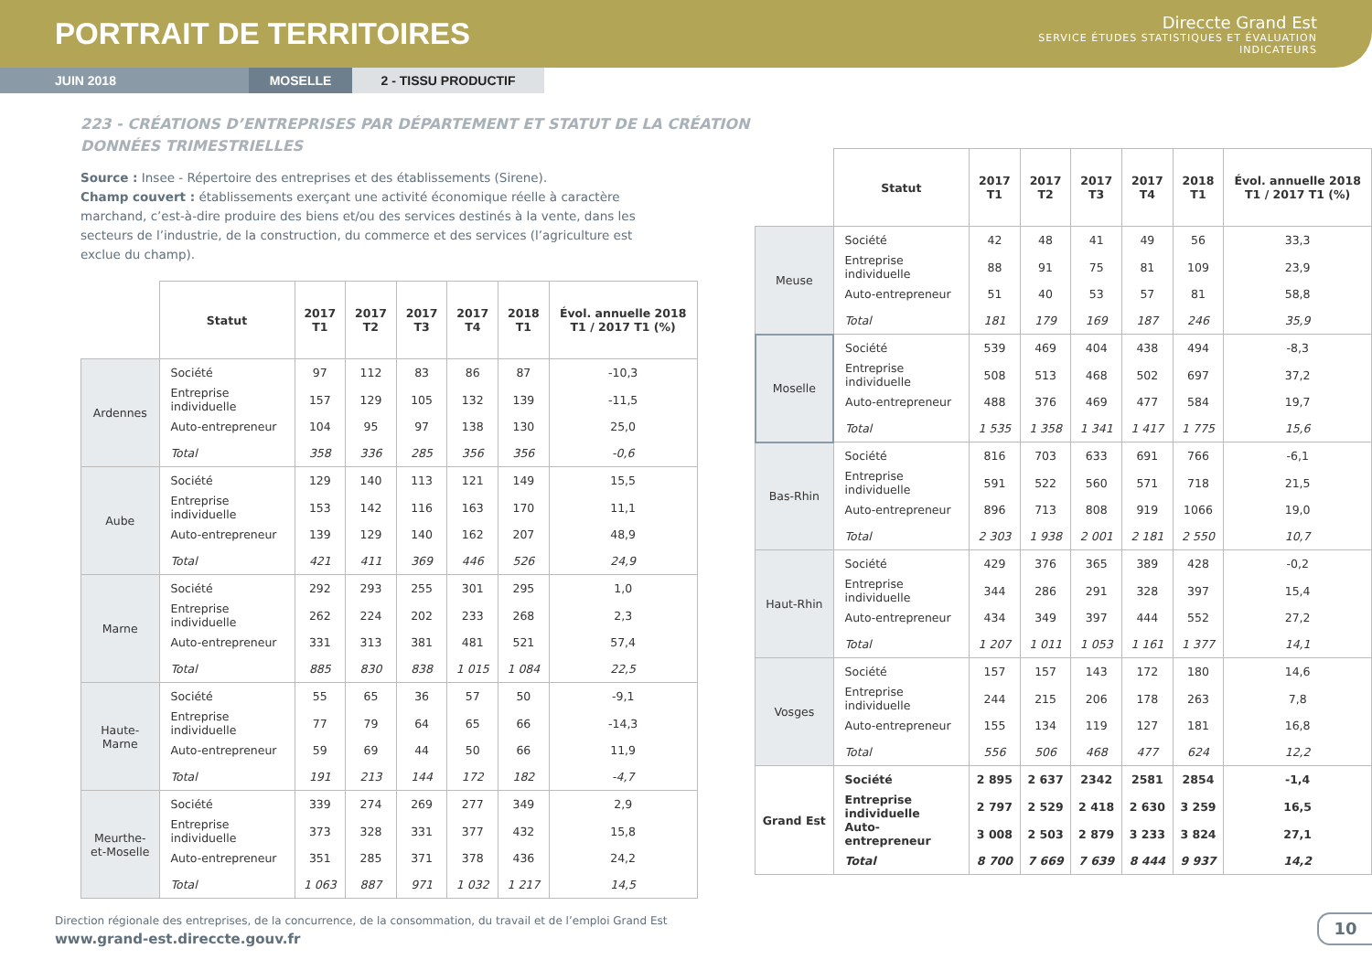PORTRAIT DE TERRITOIRES
Direccte Grand Est
SERVICE ÉTUDES STATISTIQUES ET ÉVALUATION
INDICATEURS
JUIN 2018 MOSELLE 2 - TISSU PRODUCTIF
223 - CRÉATIONS D’ENTREPRISES PAR DÉPARTEMENT ET STATUT DE LA CRÉATION
DONNÉES TRIMESTRIELLES
Source : Insee - Répertoire des entreprises et des établissements (Sirene).
Champ couvert : établissements exerçant une activité économique réelle à caractère marchand, c’est-à-dire produire des biens et/ou des services destinés à la vente, dans les secteurs de l’industrie, de la construction, du commerce et des services (l’agriculture est exclue du champ).
| | Statut | 2017 T1 | 2017 T2 | 2017 T3 | 2017 T4 | 2018 T1 | Évol. annuelle 2018 T1 / 2017 T1 (%) |
| --- | --- | --- | --- | --- | --- | --- | --- |
| Ardennes | Société | 97 | 112 | 83 | 86 | 87 | -10,3 |
| | Entreprise individuelle | 157 | 129 | 105 | 132 | 139 | -11,5 |
| | Auto-entrepreneur | 104 | 95 | 97 | 138 | 130 | 25,0 |
| | Total | 358 | 336 | 285 | 356 | 356 | -0,6 |
| Aube | Société | 129 | 140 | 113 | 121 | 149 | 15,5 |
| | Entreprise individuelle | 153 | 142 | 116 | 163 | 170 | 11,1 |
| | Auto-entrepreneur | 139 | 129 | 140 | 162 | 207 | 48,9 |
| | Total | 421 | 411 | 369 | 446 | 526 | 24,9 |
| Marne | Société | 292 | 293 | 255 | 301 | 295 | 1,0 |
| | Entreprise individuelle | 262 | 224 | 202 | 233 | 268 | 2,3 |
| | Auto-entrepreneur | 331 | 313 | 381 | 481 | 521 | 57,4 |
| | Total | 885 | 830 | 838 | 1 015 | 1 084 | 22,5 |
| Haute- Marne | Société | 55 | 65 | 36 | 57 | 50 | -9,1 |
| | Entreprise individuelle | 77 | 79 | 64 | 65 | 66 | -14,3 |
| | Auto-entrepreneur | 59 | 69 | 44 | 50 | 66 | 11,9 |
| | Total | 191 | 213 | 144 | 172 | 182 | -4,7 |
| Meurthe- et-Moselle | Société | 339 | 274 | 269 | 277 | 349 | 2,9 |
| | Entreprise individuelle | 373 | 328 | 331 | 377 | 432 | 15,8 |
| | Auto-entrepreneur | 351 | 285 | 371 | 378 | 436 | 24,2 |
| | Total | 1 063 | 887 | 971 | 1 032 | 1 217 | 14,5 |
| | Statut | 2017 T1 | 2017 T2 | 2017 T3 | 2017 T4 | 2018 T1 | Évol. annuelle 2018 T1 / 2017 T1 (%) |
| --- | --- | --- | --- | --- | --- | --- | --- |
| Meuse | Société | 42 | 48 | 41 | 49 | 56 | 33,3 |
| | Entreprise individuelle | 88 | 91 | 75 | 81 | 109 | 23,9 |
| | Auto-entrepreneur | 51 | 40 | 53 | 57 | 81 | 58,8 |
| | Total | 181 | 179 | 169 | 187 | 246 | 35,9 |
| Moselle | Société | 539 | 469 | 404 | 438 | 494 | -8,3 |
| | Entreprise individuelle | 508 | 513 | 468 | 502 | 697 | 37,2 |
| | Auto-entrepreneur | 488 | 376 | 469 | 477 | 584 | 19,7 |
| | Total | 1 535 | 1 358 | 1 341 | 1 417 | 1 775 | 15,6 |
| Bas-Rhin | Société | 816 | 703 | 633 | 691 | 766 | -6,1 |
| | Entreprise individuelle | 591 | 522 | 560 | 571 | 718 | 21,5 |
| | Auto-entrepreneur | 896 | 713 | 808 | 919 | 1066 | 19,0 |
| | Total | 2 303 | 1 938 | 2 001 | 2 181 | 2 550 | 10,7 |
| Haut-Rhin | Société | 429 | 376 | 365 | 389 | 428 | -0,2 |
| | Entreprise individuelle | 344 | 286 | 291 | 328 | 397 | 15,4 |
| | Auto-entrepreneur | 434 | 349 | 397 | 444 | 552 | 27,2 |
| | Total | 1 207 | 1 011 | 1 053 | 1 161 | 1 377 | 14,1 |
| Vosges | Société | 157 | 157 | 143 | 172 | 180 | 14,6 |
| | Entreprise individuelle | 244 | 215 | 206 | 178 | 263 | 7,8 |
| | Auto-entrepreneur | 155 | 134 | 119 | 127 | 181 | 16,8 |
| | Total | 556 | 506 | 468 | 477 | 624 | 12,2 |
| Grand Est | Société | 2 895 | 2 637 | 2342 | 2581 | 2854 | -1,4 |
| | Entreprise individuelle | 2 797 | 2 529 | 2 418 | 2 630 | 3 259 | 16,5 |
| | Auto-entrepreneur | 3 008 | 2 503 | 2 879 | 3 233 | 3 824 | 27,1 |
| | Total | 8 700 | 7 669 | 7 639 | 8 444 | 9 937 | 14,2 |
Direction régionale des entreprises, de la concurrence, de la consommation, du travail et de l’emploi Grand Est
www.grand-est.direccte.gouv.fr
10